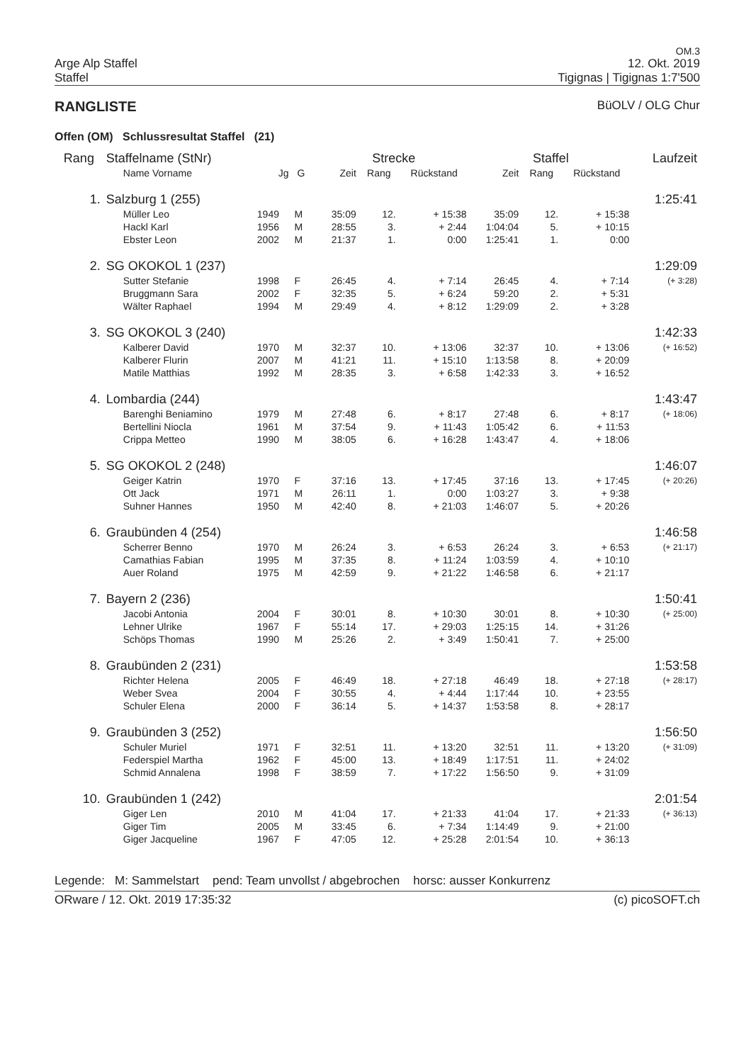OM.3
Arge Alp Staffel 12. Okt. 2019
Staffel Tigignas | Tigignas 1:7'500
RANGLISTE BüOLV / OLG Chur
Offen (OM) Schlussresultat Staffel (21)
| Rang | Staffelname (StNr) | | | | Strecke | | | Staffel | | | Laufzeit |
| --- | --- | --- | --- | --- | --- | --- | --- | --- | --- | --- | --- |
| | Name Vorname | Jg | G | | Zeit | Rang | Rückstand | Zeit | Rang | Rückstand | |
| 1. | Salzburg 1 (255) | | | | | | | | | | 1:25:41 |
| | Müller Leo | 1949 | M | | 35:09 | 12. | + 15:38 | 35:09 | 12. | + 15:38 | |
| | Hackl Karl | 1956 | M | | 28:55 | 3. | + 2:44 | 1:04:04 | 5. | + 10:15 | |
| | Ebster Leon | 2002 | M | | 21:37 | 1. | 0:00 | 1:25:41 | 1. | 0:00 | |
| 2. | SG OKOKOL 1 (237) | | | | | | | | | | 1:29:09 |
| | Sutter Stefanie | 1998 | F | | 26:45 | 4. | + 7:14 | 26:45 | 4. | + 7:14 | (+ 3:28) |
| | Bruggmann Sara | 2002 | F | | 32:35 | 5. | + 6:24 | 59:20 | 2. | + 5:31 | |
| | Wälter Raphael | 1994 | M | | 29:49 | 4. | + 8:12 | 1:29:09 | 2. | + 3:28 | |
| 3. | SG OKOKOL 3 (240) | | | | | | | | | | 1:42:33 |
| | Kalberer David | 1970 | M | | 32:37 | 10. | + 13:06 | 32:37 | 10. | + 13:06 | (+ 16:52) |
| | Kalberer Flurin | 2007 | M | | 41:21 | 11. | + 15:10 | 1:13:58 | 8. | + 20:09 | |
| | Matile Matthias | 1992 | M | | 28:35 | 3. | + 6:58 | 1:42:33 | 3. | + 16:52 | |
| 4. | Lombardia (244) | | | | | | | | | | 1:43:47 |
| | Barenghi Beniamino | 1979 | M | | 27:48 | 6. | + 8:17 | 27:48 | 6. | + 8:17 | (+ 18:06) |
| | Bertellini Niocla | 1961 | M | | 37:54 | 9. | + 11:43 | 1:05:42 | 6. | + 11:53 | |
| | Crippa Metteo | 1990 | M | | 38:05 | 6. | + 16:28 | 1:43:47 | 4. | + 18:06 | |
| 5. | SG OKOKOL 2 (248) | | | | | | | | | | 1:46:07 |
| | Geiger Katrin | 1970 | F | | 37:16 | 13. | + 17:45 | 37:16 | 13. | + 17:45 | (+ 20:26) |
| | Ott Jack | 1971 | M | | 26:11 | 1. | 0:00 | 1:03:27 | 3. | + 9:38 | |
| | Suhner Hannes | 1950 | M | | 42:40 | 8. | + 21:03 | 1:46:07 | 5. | + 20:26 | |
| 6. | Graubünden 4 (254) | | | | | | | | | | 1:46:58 |
| | Scherrer Benno | 1970 | M | | 26:24 | 3. | + 6:53 | 26:24 | 3. | + 6:53 | (+ 21:17) |
| | Camathias Fabian | 1995 | M | | 37:35 | 8. | + 11:24 | 1:03:59 | 4. | + 10:10 | |
| | Auer Roland | 1975 | M | | 42:59 | 9. | + 21:22 | 1:46:58 | 6. | + 21:17 | |
| 7. | Bayern 2 (236) | | | | | | | | | | 1:50:41 |
| | Jacobi Antonia | 2004 | F | | 30:01 | 8. | + 10:30 | 30:01 | 8. | + 10:30 | (+ 25:00) |
| | Lehner Ulrike | 1967 | F | | 55:14 | 17. | + 29:03 | 1:25:15 | 14. | + 31:26 | |
| | Schöps Thomas | 1990 | M | | 25:26 | 2. | + 3:49 | 1:50:41 | 7. | + 25:00 | |
| 8. | Graubünden 2 (231) | | | | | | | | | | 1:53:58 |
| | Richter Helena | 2005 | F | | 46:49 | 18. | + 27:18 | 46:49 | 18. | + 27:18 | (+ 28:17) |
| | Weber Svea | 2004 | F | | 30:55 | 4. | + 4:44 | 1:17:44 | 10. | + 23:55 | |
| | Schuler Elena | 2000 | F | | 36:14 | 5. | + 14:37 | 1:53:58 | 8. | + 28:17 | |
| 9. | Graubünden 3 (252) | | | | | | | | | | 1:56:50 |
| | Schuler Muriel | 1971 | F | | 32:51 | 11. | + 13:20 | 32:51 | 11. | + 13:20 | (+ 31:09) |
| | Federspiel Martha | 1962 | F | | 45:00 | 13. | + 18:49 | 1:17:51 | 11. | + 24:02 | |
| | Schmid Annalena | 1998 | F | | 38:59 | 7. | + 17:22 | 1:56:50 | 9. | + 31:09 | |
| 10. | Graubünden 1 (242) | | | | | | | | | | 2:01:54 |
| | Giger Len | 2010 | M | | 41:04 | 17. | + 21:33 | 41:04 | 17. | + 21:33 | (+ 36:13) |
| | Giger Tim | 2005 | M | | 33:45 | 6. | + 7:34 | 1:14:49 | 9. | + 21:00 | |
| | Giger Jacqueline | 1967 | F | | 47:05 | 12. | + 25:28 | 2:01:54 | 10. | + 36:13 | |
Legende: M: Sammelstart pend: Team unvollst / abgebrochen horsc: ausser Konkurrenz
ORware / 12. Okt. 2019 17:35:32 (c) picoSOFT.ch